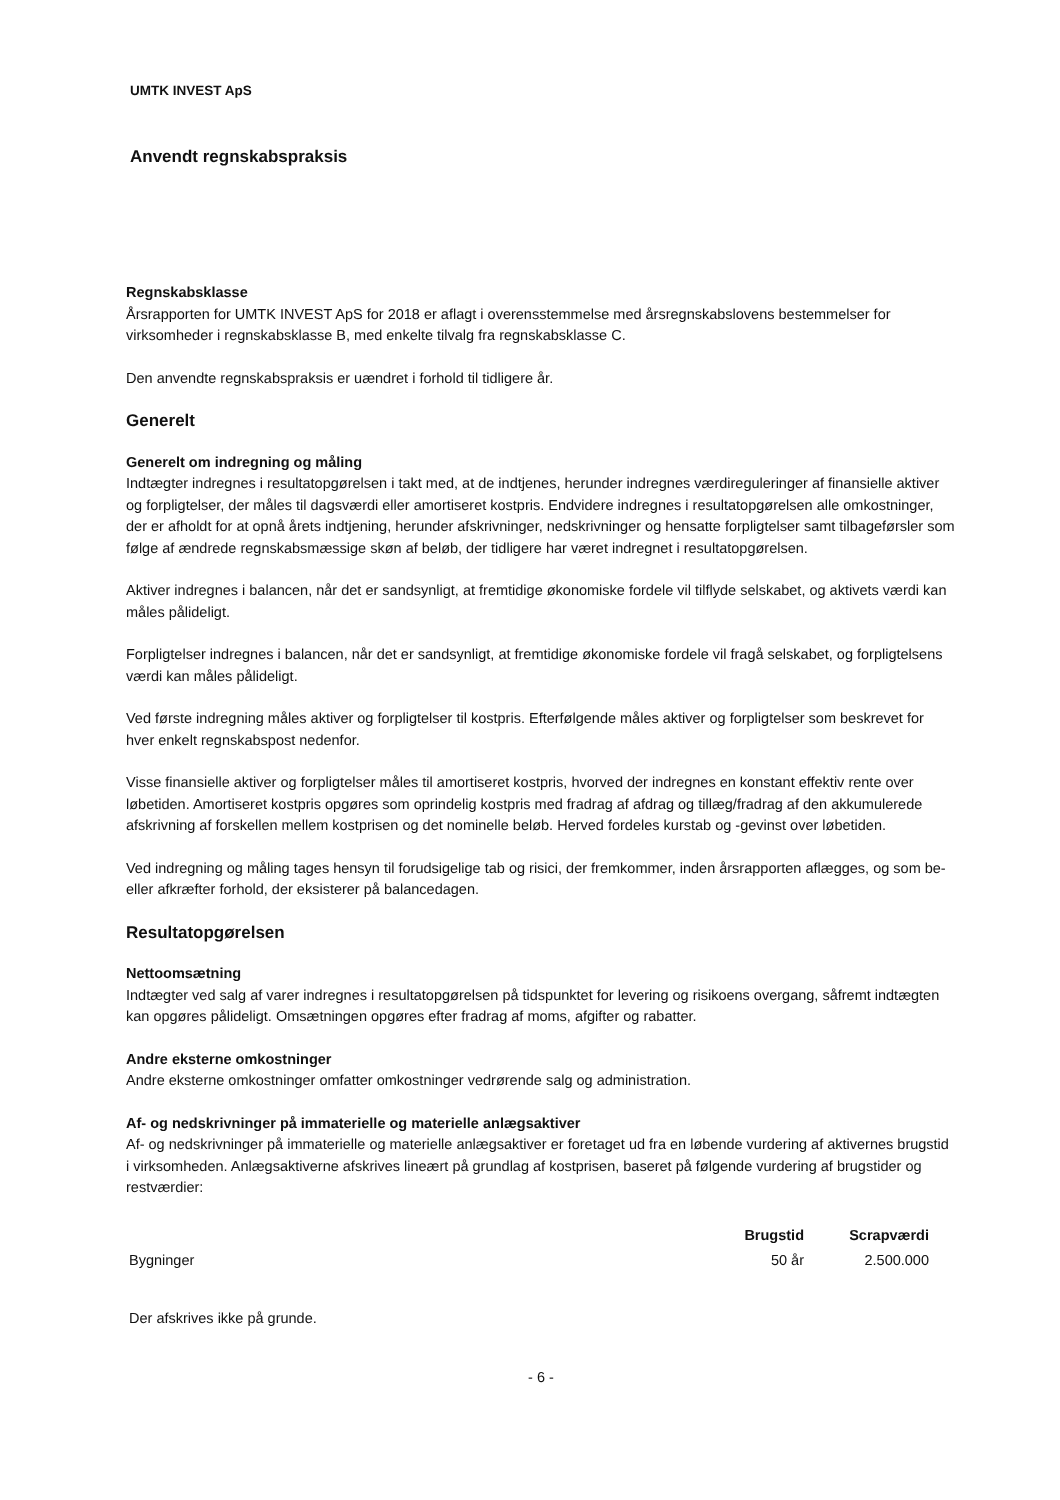UMTK INVEST ApS
Anvendt regnskabspraksis
Regnskabsklasse
Årsrapporten for UMTK INVEST ApS for 2018 er aflagt i overensstemmelse med årsregnskabslovens bestemmelser for virksomheder i regnskabsklasse B, med enkelte tilvalg fra regnskabsklasse C.
Den anvendte regnskabspraksis er uændret i forhold til tidligere år.
Generelt
Generelt om indregning og måling
Indtægter indregnes i resultatopgørelsen i takt med, at de indtjenes, herunder indregnes værdireguleringer af finansielle aktiver og forpligtelser, der måles til dagsværdi eller amortiseret kostpris. Endvidere indregnes i resultatopgørelsen alle omkostninger, der er afholdt for at opnå årets indtjening, herunder afskrivninger, nedskrivninger og hensatte forpligtelser samt tilbageførsler som følge af ændrede regnskabsmæssige skøn af beløb, der tidligere har været indregnet i resultatopgørelsen.
Aktiver indregnes i balancen, når det er sandsynligt, at fremtidige økonomiske fordele vil tilflyde selskabet, og aktivets værdi kan måles pålideligt.
Forpligtelser indregnes i balancen, når det er sandsynligt, at fremtidige økonomiske fordele vil fragå selskabet, og forpligtelsens værdi kan måles pålideligt.
Ved første indregning måles aktiver og forpligtelser til kostpris. Efterfølgende måles aktiver og forpligtelser som beskrevet for hver enkelt regnskabspost nedenfor.
Visse finansielle aktiver og forpligtelser måles til amortiseret kostpris, hvorved der indregnes en konstant effektiv rente over løbetiden. Amortiseret kostpris opgøres som oprindelig kostpris med fradrag af afdrag og tillæg/fradrag af den akkumulerede afskrivning af forskellen mellem kostprisen og det nominelle beløb. Herved fordeles kurstab og -gevinst over løbetiden.
Ved indregning og måling tages hensyn til forudsigelige tab og risici, der fremkommer, inden årsrapporten aflægges, og som be- eller afkræfter forhold, der eksisterer på balancedagen.
Resultatopgørelsen
Nettoomsætning
Indtægter ved salg af varer indregnes i resultatopgørelsen på tidspunktet for levering og risikoens overgang, såfremt indtægten kan opgøres pålideligt. Omsætningen opgøres efter fradrag af moms, afgifter og rabatter.
Andre eksterne omkostninger
Andre eksterne omkostninger omfatter omkostninger vedrørende salg og administration.
Af- og nedskrivninger på immaterielle og materielle anlægsaktiver
Af- og nedskrivninger på immaterielle og materielle anlægsaktiver er foretaget ud fra en løbende vurdering af aktivernes brugstid i virksomheden. Anlægsaktiverne afskrives lineært på grundlag af kostprisen, baseret på følgende vurdering af brugstider og restværdier:
| | Brugstid | Scrapværdi |
| --- | --- | --- |
| Bygninger | 50 år | 2.500.000 |
Der afskrives ikke på grunde.
- 6 -